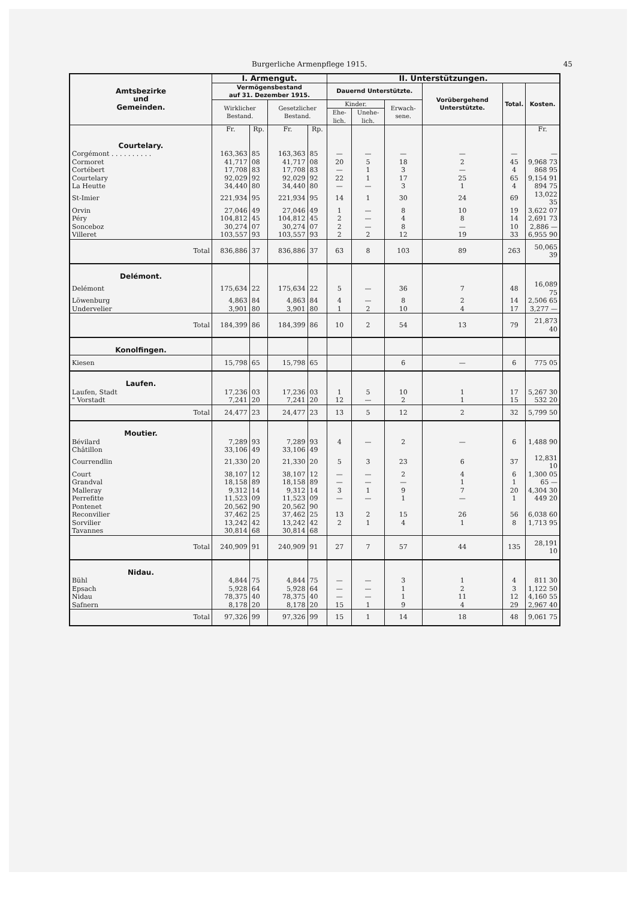Burgerliche Armenpflege 1915. 45
| Amtsbezirke und Gemeinden. | I. Armengut. | | | | II. Unterstützungen. | | | | | |
| --- | --- | --- | --- | --- | --- | --- | --- | --- | --- | --- |
| | Vermögensbestand auf 31. Dezember 1915. | | | | Dauernd Unterstützte. | | | Vorübergehend Unterstützte. | Total. | Kosten. |
| | Wirklicher Bestand. | | Gesetzlicher Bestand. | | Kinder. | | Erwach-sene. | | | |
| | | | | | Ehe-lich. | Unehe-lich. | | | | |
| | Fr. | Rp. | Fr. | Rp. | | | | | | Fr. |
| Courtelary. | | | | | | | | | | |
| Corgémont . . . . . . . . . . | 163,363 | 85 | 163,363 | 85 | — | — | — | — | — | — |
| Cormoret | 41,717 | 08 | 41,717 | 08 | 20 | 5 | 18 | 2 | 45 | 9,968 73 |
| Cortébert | 17,708 | 83 | 17,708 | 83 | — | 1 | 3 | — | 4 | 868 95 |
| Courtelary | 92,029 | 92 | 92,029 | 92 | 22 | 1 | 17 | 25 | 65 | 9,154 91 |
| La Heutte | 34,440 | 80 | 34,440 | 80 | — | — | 3 | 1 | 4 | 894 75 |
| St-Imier | 221,934 | 95 | 221,934 | 95 | 14 | 1 | 30 | 24 | 69 | 13,022 35 |
| Orvin | 27,046 | 49 | 27,046 | 49 | 1 | — | 8 | 10 | 19 | 3,622 07 |
| Péry | 104,812 | 45 | 104,812 | 45 | 2 | — | 4 | 8 | 14 | 2,691 73 |
| Sonceboz | 30,274 | 07 | 30,274 | 07 | 2 | — | 8 | — | 10 | 2,886 — |
| Villeret | 103,557 | 93 | 103,557 | 93 | 2 | 2 | 12 | 19 | 33 | 6,955 90 |
| Total | 836,886 | 37 | 836,886 | 37 | 63 | 8 | 103 | 89 | 263 | 50,065 39 |
| Delémont. | | | | | | | | | | |
| Delémont | 175,634 | 22 | 175,634 | 22 | 5 | — | 36 | 7 | 48 | 16,089 75 |
| Löwenburg | 4,863 | 84 | 4,863 | 84 | 4 | — | 8 | 2 | 14 | 2,506 65 |
| Undervelier | 3,901 | 80 | 3,901 | 80 | 1 | 2 | 10 | 4 | 17 | 3,277 — |
| Total | 184,399 | 86 | 184,399 | 86 | 10 | 2 | 54 | 13 | 79 | 21,873 40 |
| Konolfingen. | | | | | | | | | | |
| Kiesen | 15,798 | 65 | 15,798 | 65 | | | 6 | — | 6 | 775 05 |
| Laufen. | | | | | | | | | | |
| Laufen, Stadt | 17,236 | 03 | 17,236 | 03 | 1 | 5 | 10 | 1 | 17 | 5,267 30 |
| " Vorstadt | 7,241 | 20 | 7,241 | 20 | 12 | — | 2 | 1 | 15 | 532 20 |
| Total | 24,477 | 23 | 24,477 | 23 | 13 | 5 | 12 | 2 | 32 | 5,799 50 |
| Moutier. | | | | | | | | | | |
| Bévilard | 7,289 | 93 | 7,289 | 93 | 4 | — | 2 | — | 6 | 1,488 90 |
| Châtillon | 33,106 | 49 | 33,106 | 49 | | | | | | |
| Courrendlin | 21,330 | 20 | 21,330 | 20 | 5 | 3 | 23 | 6 | 37 | 12,831 10 |
| Court | 38,107 | 12 | 38,107 | 12 | — | — | 2 | 4 | 6 | 1,300 05 |
| Grandval | 18,158 | 89 | 18,158 | 89 | — | — | — | 1 | 1 | 65 — |
| Malleray | 9,312 | 14 | 9,312 | 14 | 3 | 1 | 9 | 7 | 20 | 4,304 30 |
| Perrefitte | 11,523 | 09 | 11,523 | 09 | — | — | 1 | — | 1 | 449 20 |
| Pontenet | 20,562 | 90 | 20,562 | 90 | | | | | | |
| Reconvilier | 37,462 | 25 | 37,462 | 25 | 13 | 2 | 15 | 26 | 56 | 6,038 60 |
| Sorvilier | 13,242 | 42 | 13,242 | 42 | 2 | 1 | 4 | 1 | 8 | 1,713 95 |
| Tavannes | 30,814 | 68 | 30,814 | 68 | | | | | | |
| Total | 240,909 | 91 | 240,909 | 91 | 27 | 7 | 57 | 44 | 135 | 28,191 10 |
| Nidau. | | | | | | | | | | |
| Bühl | 4,844 | 75 | 4,844 | 75 | — | — | 3 | 1 | 4 | 811 30 |
| Epsach | 5,928 | 64 | 5,928 | 64 | — | — | 1 | 2 | 3 | 1,122 50 |
| Nidau | 78,375 | 40 | 78,375 | 40 | — | — | 1 | 11 | 12 | 4,160 55 |
| Safnern | 8,178 | 20 | 8,178 | 20 | 15 | 1 | 9 | 4 | 29 | 2,967 40 |
| Total | 97,326 | 99 | 97,326 | 99 | 15 | 1 | 14 | 18 | 48 | 9,061 75 |